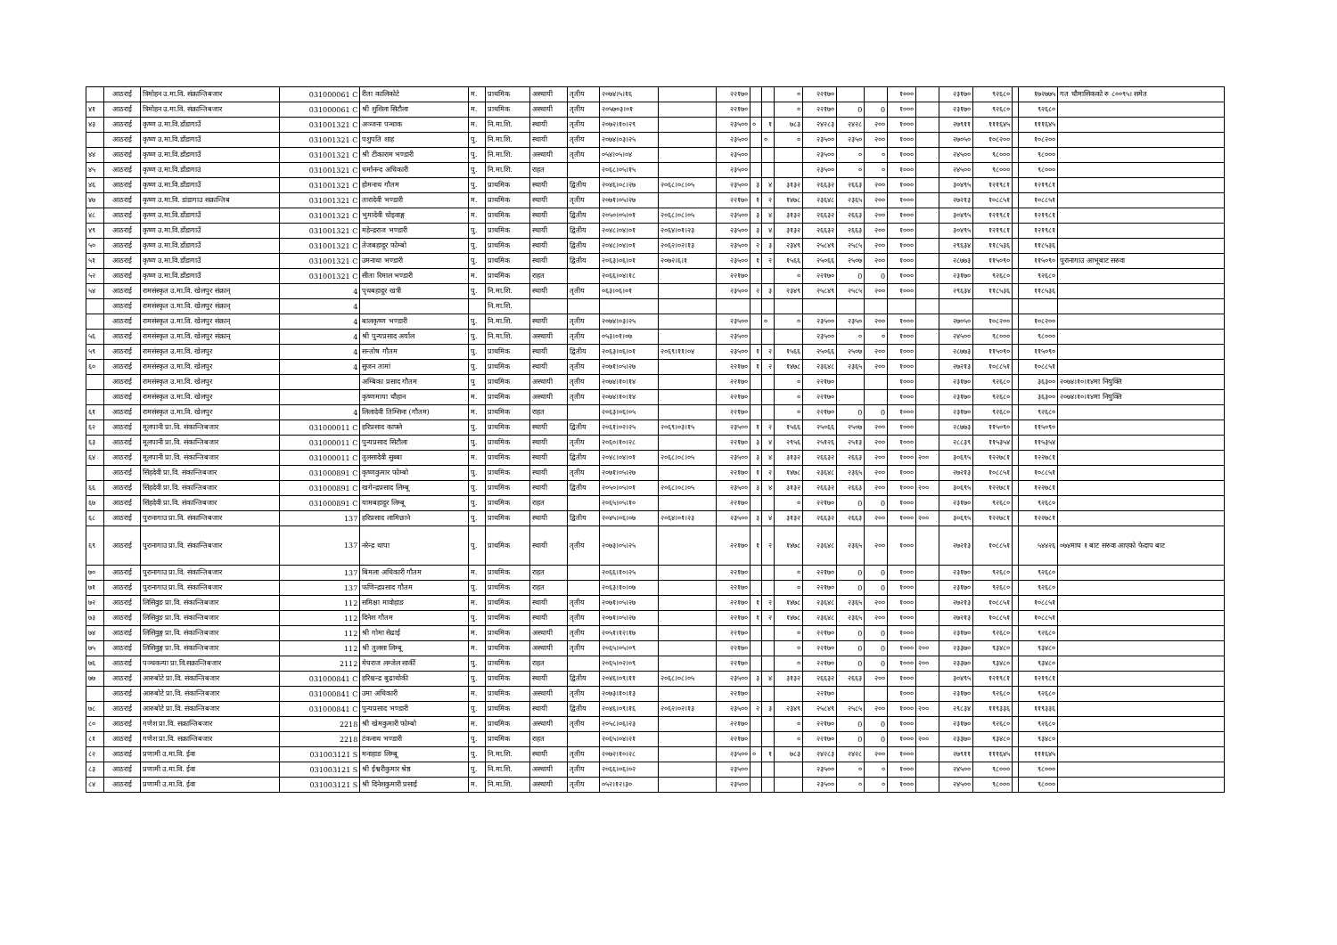| | आठराई | त्रिमोहन उ.मा.वि. संक्रान्तिबजार | 031000061 C | रीता कालिकोटे | म. | प्राथमिक | अस्थायी | तृतीय | २०७४।५।१६ | | २२१७० | | | ० | २२१७० | | | १००० | | २३१७० | ९२६८० | | १७२७७५ | गत चौमासिकको रु ८००९५। समेत |
| ४१ | आठराई | त्रिमोहन उ.मा.वि. संक्रान्तिबजार | 031000061 C | श्री शुशिला सिटौला | म. | प्राथमिक | अस्थायी | तृतीय | २०५७०३।०१ | | २२१७० | | | ० | २२१७० | 0 | 0 | १००० | | २३१७० | ९२६८० | | ९२६८० | |
| ४३ | आठराई | कृष्ण उ.मा.वि.डाँडागाउँ | 031001321 C | अञ्जना पन्धाक | म. | नि.मा.शि. | स्थायी | तृतीय | २०७२।१०।२९ | | २३५०० | ० | १ | ७८३ | २४२८३ | २४२८ | २०० | १००० | | २७९११ | १११६४५ | | १११६४५ | |
| | आठराई | कृष्ण उ.मा.वि.डाँडागाउँ | 031001321 C | पशुपति शाह | पु. | नि.मा.शि. | स्थायी | तृतीय | २०७४।०३।२५ | | २३५०० | | ० | ० | २३५०० | २३५० | २०० | १००० | | २७०५० | १०८२०० | | १०८२०० | |
| ४४ | आठराई | कृष्ण उ.मा.वि.डाँडागाउँ | 031001321 C | श्री टीकाराम भण्डारी | पु. | नि.मा.शि. | अस्थायी | तृतीय | ०५४।०५।०४ | | २३५०० | | | | २३५०० | ० | ० | १००० | | २४५०० | ९८००० | | ९८००० | |
| ४५ | आठराई | कृष्ण उ.मा.वि.डाँडागाउं | 031001321 C | धर्मानन्द अधिकारी | पु. | नि.मा.शि. | राहत | | २०६८।०५।१५ | | २३५०० | | | | २३५०० | ० | ० | १००० | | २४५०० | ९८००० | | ९८००० | |
| ४६ | आठराई | कृष्ण उ.मा.वि.डाँडागाउँ | 031001321 C | होमनाथ गौतम | पु. | प्राथमिक | स्थायी | द्वितीय | २०४६।०८।२७ | २०६८।०८।०५ | २३५०० | ३ | ४ | ३१३२ | २६६३२ | २६६३ | २०० | १००० | | ३०४९५ | १२१९८१ | | १२१९८१ | |
| ४७ | आठराई | कृष्ण उ.मा.वि. डांडागाउ सक्रान्तिब | 031001321 C | तारादेवी भण्डारी | म. | प्राथमिक | स्थायी | तृतीय | २०७१।०५।२७ | | २२१७० | १ | २ | १४७८ | २३६४८ | २३६५ | २०० | १००० | | २७२१३ | १०८८५१ | | १०८८५१ | |
| ४८ | आठराई | कृष्ण उ.मा.वि.डाँडागाउँ | 031001321 C | भुमादेवी चोइवाङ्ग | म. | प्राथमिक | स्थायी | द्वितीय | २०५०।०५।०१ | २०६८।०८।०५ | २३५०० | ३ | ४ | ३१३२ | २६६३२ | २६६३ | २०० | १००० | | ३०४९५ | १२१९८१ | | १२१९८१ | |
| ४९ | आठराई | कृष्ण उ.मा.वि.डाँडागाउँ | 031001321 C | महेन्द्रराज भण्डारी | पु. | प्राथमिक | स्थायी | द्वितीय | २०४८।०४।०१ | २०६४।०१।२३ | २३५०० | ३ | ४ | ३१३२ | २६६३२ | २६६३ | २०० | १००० | | ३०४९५ | १२१९८१ | | १२१९८१ | |
| ५० | आठराई | कृष्ण उ.मा.वि.डाँडागाउँ | 031001321 C | तेजबहादुर फोम्बो | पु. | प्राथमिक | स्थायी | द्वितीय | २०४८।०४।०१ | २०६२।०२।१३ | २३५०० | २ | ३ | २३४९ | २५८४९ | २५८५ | २०० | १००० | | २९६३४ | ११८५३६ | | ११८५३६ | |
| ५१ | आठराई | कृष्ण उ.मा.वि.डाँडागाउँ | 031001321 C | उमनाथा भण्डारी | पु. | प्राथमिक | स्थायी | द्वितीय | २०६३।०६।०१ | २०७२।६।१ | २३५०० | १ | २ | १५६६ | २५०६६ | २५०७ | २०० | १००० | | २८७७३ | ११५०९० | | ११५०९० | पुरानागाउ आभूबाट सरुवा |
| ५२ | आठराई | कृष्ण उ.मा.वि.डाँडागाउँ | 031001321 C | सीता रिमाल भण्डारी | म. | प्राथमिक | राहत | | २०६६।०४।१८ | | २२१७० | | | ० | २२१७० | 0 | 0 | १००० | | २३१७० | ९२६८० | | ९२६८० | |
| ५४ | आठराई | रामसंस्कृत उ.मा.वि. खेलपुर संक्रान् | 4 | पृथबहादुर खत्री | पु. | नि.मा.शि. | स्थायी | तृतीय | ०६३।०६।०१ | | २३५०० | २ | ३ | २३४९ | २५८४९ | २५८५ | २०० | १००० | | २९६३४ | ११८५३६ | | ११८५३६ | |
| | आठराई | रामसंस्कृत उ.मा.वि. खेलपुर संक्रान् | 4 | | | नि.मा.शि. | | | | | | | | | | | | | | | | | | |
| | आठराई | रामसंस्कृत उ.मा.वि. खेलपुर संक्रान् | 4 | बालकृष्ण भण्डारी | पु. | नि.मा.शि. | स्थायी | तृतीय | २०७४।०३।२५ | | २३५०० | | ० | ० | २३५०० | २३५० | २०० | १००० | | २७०५० | १०८२०० | | १०८२०० | |
| ५६ | आठराई | रामसंस्कृत उ.मा.वि. खेलपुर संक्रान् | 4 | श्री पुन्यप्रसाद अर्याल | पु. | नि.मा.शि. | अस्थायी | तृतीय | ०५३।०१।०७ | | २३५०० | | | | २३५०० | ० | ० | १००० | | २४५०० | ९८००० | | ९८००० | |
| ५९ | आठराई | रामसंस्कृत उ.मा.वि. खेलपुर | 4 | सन्तोष गौतम | पु. | प्राथमिक | स्थायी | द्वितीय | २०६३।०६।०१ | २०६९।११।०४ | २३५०० | १ | २ | १५६६ | २५०६६ | २५०७ | २०० | १००० | | २८७७३ | ११५०९० | | ११५०९० | |
| ६० | आठराई | रामसंस्कृत उ.मा.वि. खेलपुर | 4 | सुजन तामां | पु. | प्राथमिक | स्थायी | तृतीय | २०७१।०५।२७ | | २२१७० | १ | २ | १४७८ | २३६४८ | २३६५ | २०० | १००० | | २७२१३ | १०८८५१ | | १०८८५१ | |
| | आठराई | रामसंस्कृत उ.मा.वि. खेलपुर | | अम्बिका प्रसाद गौतम | पु | प्राथमिक | अस्थायी | तृतीय | २०७४।१०।१४ | | २२१७० | | | ० | २२१७० | | | १००० | | २३१७० | ९२६८० | | ३६३०० | २०७४।१०।१४मा नियुक्ति |
| | आठराई | रामसंस्कृत उ.मा.वि. खेलपुर | | कृष्णमाया चौहान | म. | प्राथमिक | अस्थायी | तृतीय | २०७४।१०।१४ | | २२१७० | | | ० | २२१७० | | | १००० | | २३१७० | ९२६८० | | ३६३०० | २०७४।१०।१४मा नियुक्ति |
| ६१ | आठराई | रामसंस्कृत उ.मा.वि. खेलपुर | 4 | लिलादेवी तिम्सिना (गौतम) | म. | प्राथमिक | राहत | | २०६३।०६।०५ | | २२१७० | | | ० | २२१७० | 0 | 0 | १००० | | २३१७० | ९२६८० | | ९२६८० | |
| ६२ | आठराई | मूलपानी प्रा.वि. संकान्तिबजार | 031000011 C | हरिप्रसाद काफ्ले | पु. | प्राथमिक | स्थायी | द्वितीय | २०६१।०२।२५ | २०६९।०३।१५ | २३५०० | १ | २ | १५६६ | २५०६६ | २५०७ | २०० | १००० | | २८७७३ | ११५०९० | | ११५०९० | |
| ६३ | आठराई | मूलपानी प्रा.वि. संकान्तिबजार | 031000011 C | पुन्यप्रसाद सिटौला | पु. | प्राथमिक | स्थायी | तृतीय | २०६०।१०।२८ | | २२१७० | ३ | ४ | २९५६ | २५१२६ | २५१३ | २०० | १००० | | २८८३९ | ११५३५४ | | ११५३५४ | |
| ६४ | आठराई | मूलपानी प्रा.वि. संकान्तिबजार | 031000011 C | तुलसादेवी सुब्बा | म. | प्राथमिक | स्थायी | द्वितीय | २०४८।०४।०१ | २०६८।०८।०५ | २३५०० | ३ | ४ | ३१३२ | २६६३२ | २६६३ | २०० | १००० | २०० | ३०६९५ | १२२७८१ | | १२२७८१ | |
| | आठराई | सिंहदेवी प्रा.वि. संकान्तिबजार | 031000891 C | कृष्णकुमार फोम्बो | पु. | प्राथमिक | स्थायी | तृतीय | २०७१।०५।२७ | | २२१७० | १ | २ | १४७८ | २३६४८ | २३६५ | २०० | १००० | | २७२१३ | १०८८५१ | | १०८८५१ | |
| ६६ | आठराई | सिंहदेवी प्रा.वि. संकान्तिबजार | 031000891 C | खगेन्द्रप्रसाद लिम्बू | पु. | प्राथमिक | स्थायी | द्वितीय | २०५०।०५।०१ | २०६८।०८।०५ | २३५०० | ३ | ४ | ३१३२ | २६६३२ | २६६३ | २०० | १००० | २०० | ३०६९५ | १२२७८१ | | १२२७८१ | |
| ६७ | आठराई | सिंहदेवी प्रा.वि. संकान्तिबजार | 031000891 C | यामबहादुर लिम्बू | पु. | प्राथमिक | राहत | | २०६५।०५।१० | | २२१७० | | | ० | २२१७० | 0 | 0 | १००० | | २३१७० | ९२६८० | | ९२६८० | |
| ६८ | आठराई | पुरानागाउ प्रा.वि. संकान्तिबजार | 137 | हरिप्रसाद लामिछाने | पु. | प्राथमिक | स्थायी | द्वितीय | २०४५।०६।०७ | २०६४।०१।२३ | २३५०० | ३ | ४ | ३१३२ | २६६३२ | २६६३ | २०० | १००० | २०० | ३०६९५ | १२२७८१ | | १२२७८१ | |
| ६९ | आठराई | पुरानागाउ प्रा.वि. संकान्तिबजार | 137 | नरेन्द्र थापा | पु. | प्राथमिक | स्थायी | तृतीय | २०७३।०५।२५ | | २२१७० | १ | २ | १४७८ | २३६४८ | २३६५ | २०० | १००० | | २७२१३ | १०८८५१ | | ५४४२६ | ०७४माघ १ बाट सरुवा आएको फेदाप बाट |
| ७० | आठराई | पुरानागाउ प्रा.वि. संकान्तिबजार | 137 | बिमला अधिकारी गौतम | म. | प्राथमिक | राहत | | २०६६।१०।२५ | | २२१७० | | | ० | २२१७० | 0 | 0 | १००० | | २३१७० | ९२६८० | | ९२६८० | |
| ७१ | आठराई | पुरानागाउ प्रा.वि. संकान्तिबजार | 137 | फणिन्द्रप्रसाद गौतम | पु. | प्राथमिक | राहत | | २०६३।१०।०७ | | २२१७० | | | ० | २२१७० | 0 | 0 | १००० | | २३१७० | ९२६८० | | ९२६८० | |
| ७२ | आठराई | लिसिवुङ प्रा.वि. संकान्तिबजार | 112 | समिक्षा मावोहाङ | म. | प्राथमिक | स्थायी | तृतीय | २०७१।०५।२७ | | २२१७० | १ | २ | १४७८ | २३६४८ | २३६५ | २०० | १००० | | २७२१३ | १०८८५१ | | १०८८५१ | |
| ७३ | आठराई | लिसिवुङ प्रा.वि. संकान्तिबजार | 112 | दिनेश गौतम | पु. | प्राथमिक | स्थायी | तृतीय | २०७१।०५।२७ | | २२१७० | १ | २ | १४७८ | २३६४८ | २३६५ | २०० | १००० | | २७२१३ | १०८८५१ | | १०८८५१ | |
| ७४ | आठराई | लिसिवुङ्ग प्रा.वि. संकान्तिबजार | 112 | श्री गोमा सेढाई | म. | प्राथमिक | अस्थायी | तृतीय | २०५१।१२।१७ | | २२१७० | | | ० | २२१७० | 0 | 0 | १००० | | २३१७० | ९२६८० | | ९२६८० | |
| ७५ | आठराई | लिसिवुङ्ग प्रा.वि. संकान्तिबजार | 112 | श्री तुलसा लिम्बू | म. | प्राथमिक | अस्थायी | तृतीय | २०६५।०५।०९ | | २२१७० | | | ० | २२१७० | 0 | 0 | १००० | २०० | २३३७० | ९३४८० | | ९३४८० | |
| ७६ | आठराई | पञ्चकन्या प्रा.वि.सक्रान्तिबजार | 2112 | मेघराज लम्जेल सार्की | पु. | प्राथमिक | राहत | | २०६५।०२।०९ | | २२१७० | | | ० | २२१७० | 0 | 0 | १००० | २०० | २३३७० | ९३४८० | | ९३४८० | |
| ७७ | आठराई | आरुबोटे प्रा.वि. संकान्तिबजार | 031000841 C | हरिश्चन्द्र बुढाथोकी | पु. | प्राथमिक | स्थायी | द्वितीय | २०४६।०९।११ | २०६८।०८।०५ | २३५०० | ३ | ४ | ३१३२ | २६६३२ | २६६३ | २०० | १००० | | ३०४९५ | १२१९८१ | | १२१९८१ | |
| | आठराई | आरुबोटे प्रा.वि. संकान्तिबजार | 031000841 C | उमा अधिकारी | म. | प्राथमिक | अस्थायी | तृतीय | २०७३।१०।१३ | | २२१७० | | | | २२१७० | | | १००० | | २३१७० | ९२६८० | | ९२६८० | |
| ७८ | आठराई | आरुबोटे प्रा.वि. संकान्तिबजार | 031000841 C | पुन्यप्रसाद भण्डारी | पु. | प्राथमिक | स्थायी | द्वितीय | २०४६।०९।१६ | २०६२।०२।१३ | २३५०० | २ | ३ | २३४९ | २५८४९ | २५८५ | २०० | १००० | २०० | २९८३४ | ११९३३६ | | ११९३३६ | |
| ८० | आठराई | गणेश प्रा.वि. सक्रान्तिबजार | 2218 | श्री खेमकुमारी फोम्बो | म. | प्राथमिक | अस्थायी | तृतीय | २०५८।०६।२३ | | २२१७० | | | ० | २२१७० | 0 | 0 | १००० | | २३१७० | ९२६८० | | ९२६८० | |
| ८१ | आठराई | गणेश प्रा.वि. सक्रान्तिबजार | 2218 | टंकनाथ भण्डारी | पु. | प्राथमिक | राहत | | २०६५।०४।२१ | | २२१७० | | | ० | २२१७० | 0 | 0 | १००० | २०० | २३३७० | ९३४८० | | ९३४८० | |
| ८२ | आठराई | प्रणामी उ.मा.वि. ईवा | 031003121 S | मनाहाङ लिम्बू | पु. | नि.मा.शि. | स्थायी | तृतीय | २०७२।१०।२८ | | २३५०० | ० | १ | ७८३ | २४२८३ | २४२८ | २०० | १००० | | २७९११ | १११६४५ | | १११६४५ | |
| ८३ | आठराई | प्रणामी उ.मा.वि. ईवा | 031003121 S | श्री ईश्वरीकुमार श्रेष्ठ | पु. | नि.मा.शि. | अस्थायी | तृतीय | २०६६।०६।०२ | | २३५०० | | | | २३५०० | ० | ० | १००० | | २४५०० | ९८००० | | ९८००० | |
| ८४ | आठराई | प्रणामी उ.मा.वि. ईवा | 031003121 S | श्री दिनेशकुमारी प्रसाई | म. | नि.मा.शि. | अस्थायी | तृतीय | ०५२।१२।३० | | २३५०० | | | | २३५०० | ० | ० | १००० | | २४५०० | ९८००० | | ९८००० | |